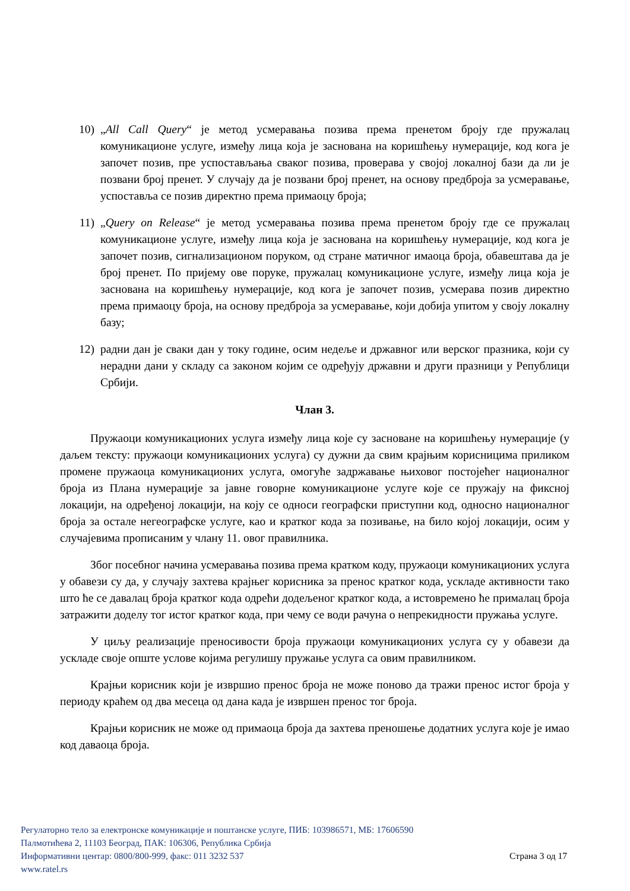10) „All Call Query“ је метод усмеравања позива према пренетом броју где пружалац комуникационе услуге, између лица која је заснована на коришћењу нумерације, код кога је започет позив, пре успостављања сваког позива, проверава у својој локалној бази да ли је позвани број пренет. У случају да је позвани број пренет, на основу предброја за усмеравање, успоставља се позив директно према примаоцу броја;
11) „Query on Release“ је метод усмеравања позива према пренетом броју где се пружалац комуникационе услуге, између лица која је заснована на коришћењу нумерације, код кога је започет позив, сигнализационом поруком, од стране матичног имаоца броја, обавештава да је број пренет. По пријему ове поруке, пружалац комуникационе услуге, између лица која је заснована на коришћењу нумерације, код кога је започет позив, усмерава позив директно према примаоцу броја, на основу предброја за усмеравање, који добија упитом у своју локалну базу;
12) радни дан је сваки дан у току године, осим недеље и државног или верског празника, који су нерадни дани у складу са законом којим се одређују државни и други празници у Републици Србији.
Члан 3.
Пружаоци комуникационих услуга између лица које су засноване на коришћењу нумерације (у даљем тексту: пружаоци комуникационих услуга) су дужни да свим крајњим корисницима приликом промене пружаоца комуникационих услуга, омогуће задржавање њиховог постојећег националног броја из Плана нумерације за јавне говорне комуникационе услуге које се пружају на фиксној локацији, на одређеној локацији, на коју се односи географски приступни код, односно националног броја за остале негеографске услуге, као и кратког кода за позивање, на било којој локацији, осим у случајевима прописаним у члану 11. овог правилника.
Због посебног начина усмеравања позива према кратком коду, пружаоци комуникационих услуга у обавези су да, у случају захтева крајњег корисника за пренос кратког кода, ускладе активности тако што ће се давалац броја кратког кода одрећи додељеног кратког кода, а истовремено ће прималац броја затражити доделу тог истог кратког кода, при чему се води рачуна о непрекидности пружања услуге.
У циљу реализације преносивости броја пружаоци комуникационих услуга су у обавези да ускладе своје опште услове којима регулишу пружање услуга са овим правилником.
Крајњи корисник који је извршио пренос броја не може поново да тражи пренос истог броја у периоду краћем од два месеца од дана када је извршен пренос тог броја.
Крајњи корисник не може од примаоца броја да захтева преношење додатних услуга које је имао код даваоца броја.
Регулаторно тело за електронске комуникације и поштанске услуге, ПИБ: 103986571, МБ: 17606590
Палмотићева 2, 11103 Београд, ПАК: 106306, Република Србија
Информативни центар: 0800/800-999, факс: 011 3232 537 Страна 3 од 17
www.ratel.rs